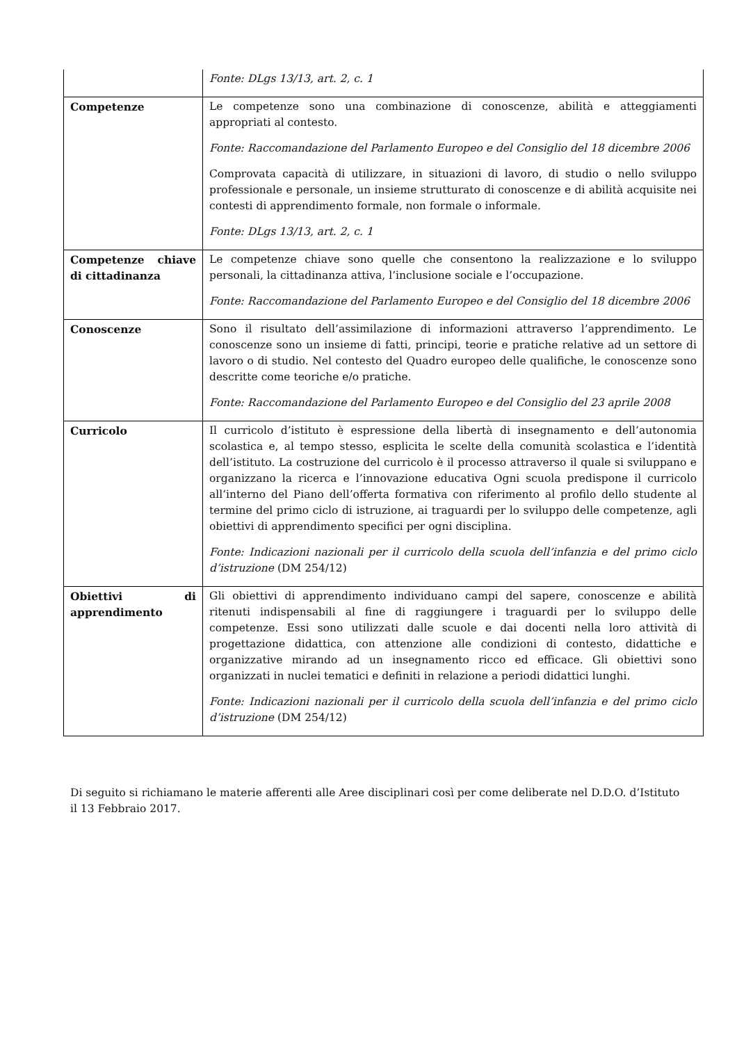| | Fonte: DLgs 13/13, art. 2, c. 1 |
| Competenze | Le competenze sono una combinazione di conoscenze, abilità e atteggiamenti appropriati al contesto. Fonte: Raccomandazione del Parlamento Europeo e del Consiglio del 18 dicembre 2006 Comprovata capacità di utilizzare, in situazioni di lavoro, di studio o nello sviluppo professionale e personale, un insieme strutturato di conoscenze e di abilità acquisite nei contesti di apprendimento formale, non formale o informale. Fonte: DLgs 13/13, art. 2, c. 1 |
| Competenze chiave di cittadinanza | Le competenze chiave sono quelle che consentono la realizzazione e lo sviluppo personali, la cittadinanza attiva, l’inclusione sociale e l’occupazione. Fonte: Raccomandazione del Parlamento Europeo e del Consiglio del 18 dicembre 2006 |
| Conoscenze | Sono il risultato dell’assimilazione di informazioni attraverso l’apprendimento. Le conoscenze sono un insieme di fatti, principi, teorie e pratiche relative ad un settore di lavoro o di studio. Nel contesto del Quadro europeo delle qualifiche, le conoscenze sono descritte come teoriche e/o pratiche. Fonte: Raccomandazione del Parlamento Europeo e del Consiglio del 23 aprile 2008 |
| Curricolo | Il curricolo d’istituto è espressione della libertà di insegnamento e dell’autonomia scolastica e, al tempo stesso, esplicita le scelte della comunità scolastica e l’identità dell’istituto. La costruzione del curricolo è il processo attraverso il quale si sviluppano e organizzano la ricerca e l’innovazione educativa Ogni scuola predispone il curricolo all’interno del Piano dell’offerta formativa con riferimento al profilo dello studente al termine del primo ciclo di istruzione, ai traguardi per lo sviluppo delle competenze, agli obiettivi di apprendimento specifici per ogni disciplina. Fonte: Indicazioni nazionali per il curricolo della scuola dell’infanzia e del primo ciclo d’istruzione (DM 254/12) |
| Obiettivi di apprendimento | Gli obiettivi di apprendimento individuano campi del sapere, conoscenze e abilità ritenuti indispensabili al fine di raggiungere i traguardi per lo sviluppo delle competenze. Essi sono utilizzati dalle scuole e dai docenti nella loro attività di progettazione didattica, con attenzione alle condizioni di contesto, didattiche e organizzative mirando ad un insegnamento ricco ed efficace. Gli obiettivi sono organizzati in nuclei tematici e definiti in relazione a periodi didattici lunghi. Fonte: Indicazioni nazionali per il curricolo della scuola dell’infanzia e del primo ciclo d’istruzione (DM 254/12) |
Di seguito si richiamano le materie afferenti alle Aree disciplinari così per come deliberate nel D.D.O. d’Istituto il 13 Febbraio 2017.